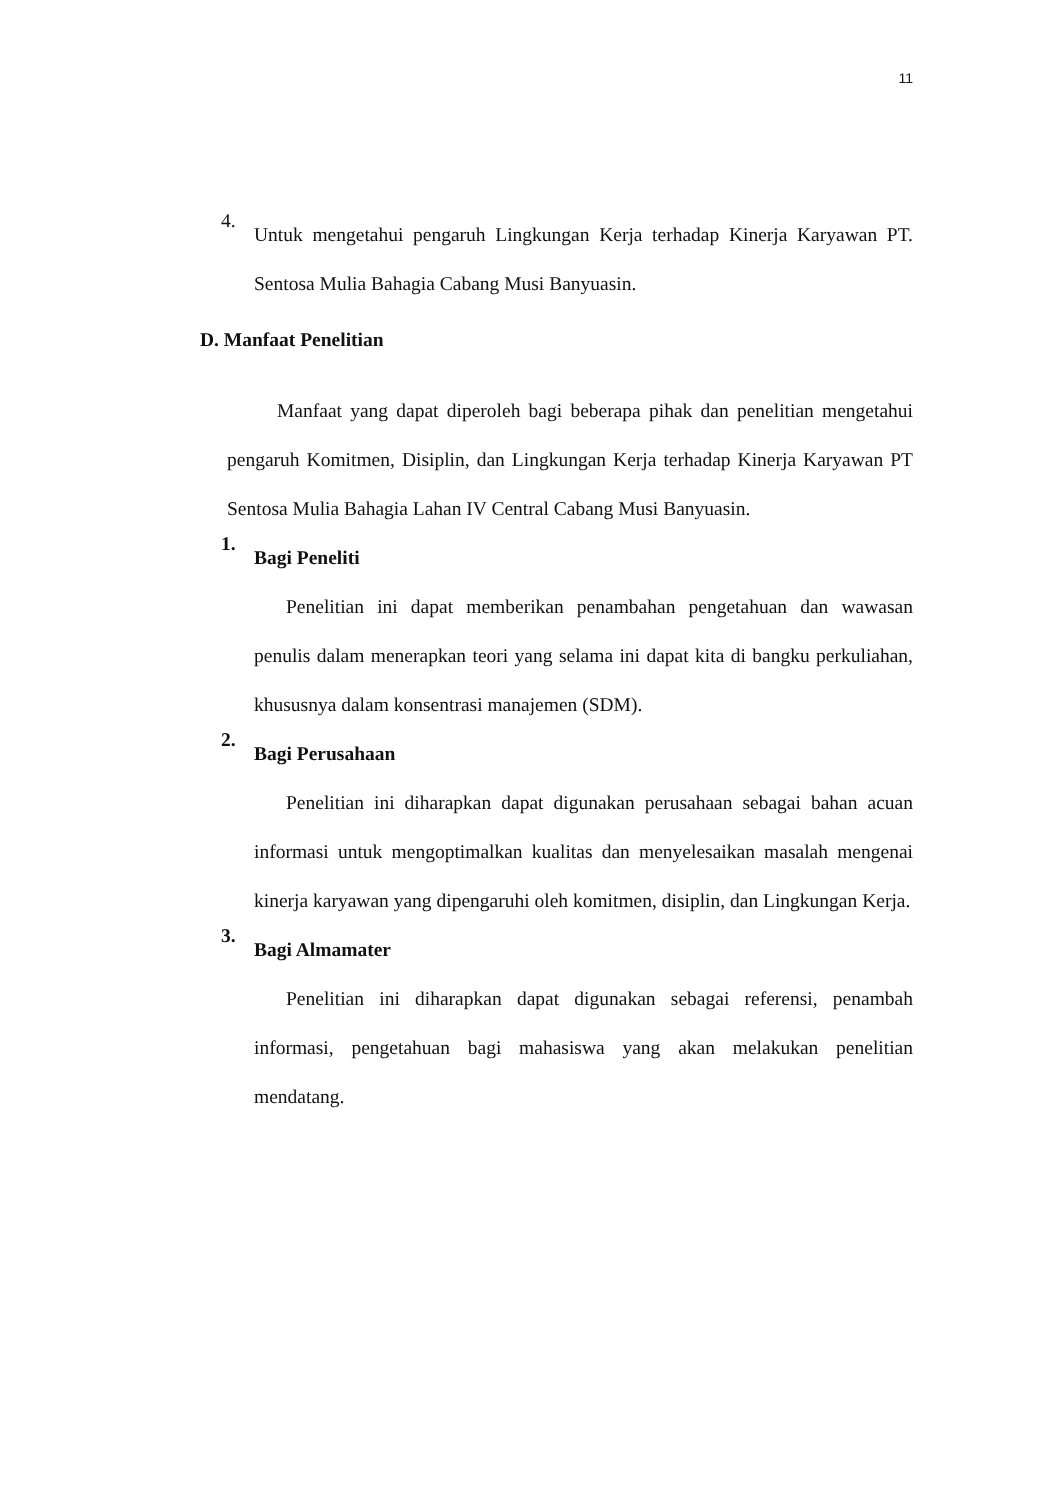11
4.
Untuk mengetahui pengaruh Lingkungan Kerja terhadap Kinerja Karyawan PT. Sentosa Mulia Bahagia Cabang Musi Banyuasin.
D. Manfaat Penelitian
Manfaat yang dapat diperoleh bagi beberapa pihak dan penelitian mengetahui pengaruh Komitmen, Disiplin, dan Lingkungan Kerja terhadap Kinerja Karyawan PT Sentosa Mulia Bahagia Lahan IV Central Cabang Musi Banyuasin.
1.
Bagi Peneliti
Penelitian ini dapat memberikan penambahan pengetahuan dan wawasan penulis dalam menerapkan teori yang selama ini dapat kita di bangku perkuliahan, khususnya dalam konsentrasi manajemen (SDM).
2.
Bagi Perusahaan
Penelitian ini diharapkan dapat digunakan perusahaan sebagai bahan acuan informasi untuk mengoptimalkan kualitas dan menyelesaikan masalah mengenai kinerja karyawan yang dipengaruhi oleh komitmen, disiplin, dan Lingkungan Kerja.
3.
Bagi Almamater
Penelitian ini diharapkan dapat digunakan sebagai referensi, penambah informasi, pengetahuan bagi mahasiswa yang akan melakukan penelitian mendatang.